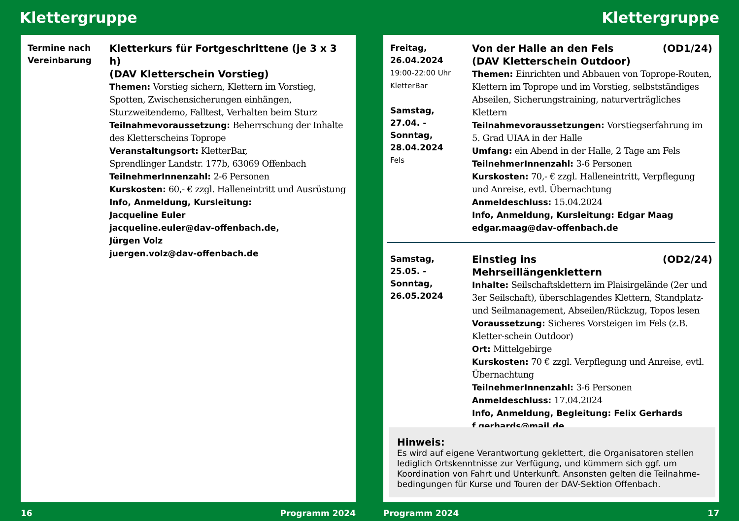Klettergruppe
Termine nach Vereinbarung
Kletterkurs für Fortgeschrittene (je 3 x 3 h)
(DAV Kletterschein Vorstieg)
Themen: Vorstieg sichern, Klettern im Vorstieg, Spotten, Zwischensicherungen einhängen, Sturzweitendemo, Falltest, Verhalten beim Sturz
Teilnahmevoraussetzung: Beherrschung der Inhalte des Kletterscheins Toprope
Veranstaltungsort: KletterBar,
Sprendlinger Landstr. 177b, 63069 Offenbach
TeilnehmerInnenzahl: 2-6 Personen
Kurskosten: 60,- € zzgl. Halleneintritt und Ausrüstung
Info, Anmeldung, Kursleitung:
Jacqueline Euler
jacqueline.euler@dav-offenbach.de,
Jürgen Volz
juergen.volz@dav-offenbach.de
16 Programm 2024
Klettergruppe
Freitag,
26.04.2024
19:00-22:00 Uhr
KletterBar
Samstag,
27.04. -
Sonntag,
28.04.2024
Fels
Von der Halle an den Fels (OD1/24)
(DAV Kletterschein Outdoor)
Themen: Einrichten und Abbauen von Toprope-Routen, Klettern im Toprope und im Vorstieg, selbstständiges Abseilen, Sicherungstraining, naturverträgliches Klettern
Teilnahmevoraussetzungen: Vorstiegserfahrung im 5. Grad UIAA in der Halle
Umfang: ein Abend in der Halle, 2 Tage am Fels
TeilnehmerInnenzahl: 3-6 Personen
Kurskosten: 70,- € zzgl. Halleneintritt, Verpflegung und Anreise, evtl. Übernachtung
Anmeldeschluss: 15.04.2024
Info, Anmeldung, Kursleitung: Edgar Maag
edgar.maag@dav-offenbach.de
Samstag,
25.05. -
Sonntag,
26.05.2024
Einstieg ins Mehrseillängenklettern (OD2/24)
Inhalte: Seilschaftsklettern im Plaisirgelände (2er und 3er Seilschaft), überschlagendes Klettern, Standplatz- und Seilmanagement, Abseilen/Rückzug, Topos lesen
Voraussetzung: Sicheres Vorsteigen im Fels (z.B. Kletter-schein Outdoor)
Ort: Mittelgebirge
Kurskosten: 70 € zzgl. Verpflegung und Anreise, evtl. Übernachtung
TeilnehmerInnenzahl: 3-6 Personen
Anmeldeschluss: 17.04.2024
Info, Anmeldung, Begleitung: Felix Gerhards
f.gerhards@mail.de
Hinweis:
Es wird auf eigene Verantwortung geklettert, die Organisatoren stellen lediglich Ortskenntnisse zur Verfügung, und kümmern sich ggf. um Koordination von Fahrt und Unterkunft. Ansonsten gelten die Teilnahme-bedingungen für Kurse und Touren der DAV-Sektion Offenbach.
Programm 2024 17